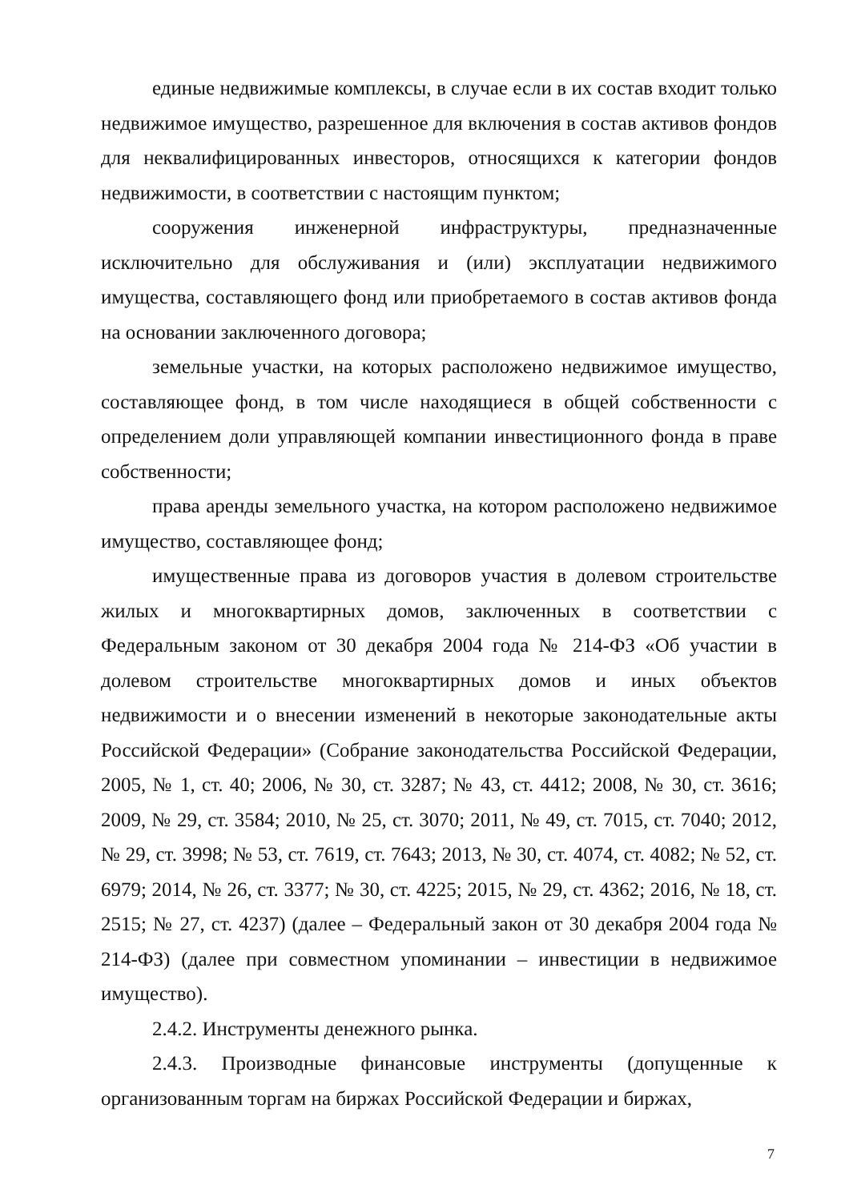единые недвижимые комплексы, в случае если в их состав входит только недвижимое имущество, разрешенное для включения в состав активов фондов для неквалифицированных инвесторов, относящихся к категории фондов недвижимости, в соответствии с настоящим пунктом;
сооружения инженерной инфраструктуры, предназначенные исключительно для обслуживания и (или) эксплуатации недвижимого имущества, составляющего фонд или приобретаемого в состав активов фонда на основании заключенного договора;
земельные участки, на которых расположено недвижимое имущество, составляющее фонд, в том числе находящиеся в общей собственности с определением доли управляющей компании инвестиционного фонда в праве собственности;
права аренды земельного участка, на котором расположено недвижимое имущество, составляющее фонд;
имущественные права из договоров участия в долевом строительстве жилых и многоквартирных домов, заключенных в соответствии с Федеральным законом от 30 декабря 2004 года № 214-ФЗ «Об участии в долевом строительстве многоквартирных домов и иных объектов недвижимости и о внесении изменений в некоторые законодательные акты Российской Федерации» (Собрание законодательства Российской Федерации, 2005, № 1, ст. 40; 2006, № 30, ст. 3287; № 43, ст. 4412; 2008, № 30, ст. 3616; 2009, № 29, ст. 3584; 2010, № 25, ст. 3070; 2011, № 49, ст. 7015, ст. 7040; 2012, № 29, ст. 3998; № 53, ст. 7619, ст. 7643; 2013, № 30, ст. 4074, ст. 4082; № 52, ст. 6979; 2014, № 26, ст. 3377; № 30, ст. 4225; 2015, № 29, ст. 4362; 2016, № 18, ст. 2515; № 27, ст. 4237) (далее – Федеральный закон от 30 декабря 2004 года № 214-ФЗ) (далее при совместном упоминании – инвестиции в недвижимое имущество).
2.4.2. Инструменты денежного рынка.
2.4.3. Производные финансовые инструменты (допущенные к организованным торгам на биржах Российской Федерации и биржах,
7